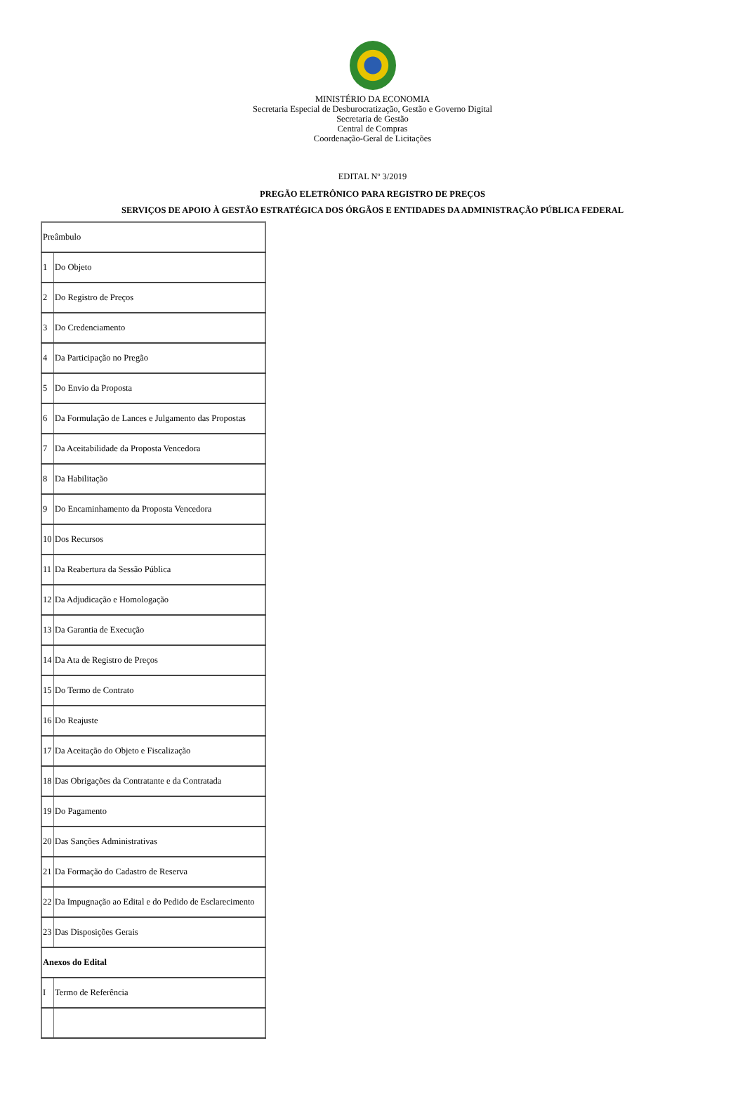MINISTÉRIO DA ECONOMIA
Secretaria Especial de Desburocratização, Gestão e Governo Digital
Secretaria de Gestão
Central de Compras
Coordenação-Geral de Licitações
EDITAL Nº 3/2019
PREGÃO ELETRÔNICO PARA REGISTRO DE PREÇOS
SERVIÇOS DE APOIO À GESTÃO ESTRATÉGICA DOS ÓRGÃOS E ENTIDADES DA ADMINISTRAÇÃO PÚBLICA FEDERAL
| Preâmbulo | |
| 1 | Do Objeto |
| 2 | Do Registro de Preços |
| 3 | Do Credenciamento |
| 4 | Da Participação no Pregão |
| 5 | Do Envio da Proposta |
| 6 | Da Formulação de Lances e Julgamento das Propostas |
| 7 | Da Aceitabilidade da Proposta Vencedora |
| 8 | Da Habilitação |
| 9 | Do Encaminhamento da Proposta Vencedora |
| 10 | Dos Recursos |
| 11 | Da Reabertura da Sessão Pública |
| 12 | Da Adjudicação e Homologação |
| 13 | Da Garantia de Execução |
| 14 | Da Ata de Registro de Preços |
| 15 | Do Termo de Contrato |
| 16 | Do Reajuste |
| 17 | Da Aceitação do Objeto e Fiscalização |
| 18 | Das Obrigações da Contratante e da Contratada |
| 19 | Do Pagamento |
| 20 | Das Sanções Administrativas |
| 21 | Da Formação do Cadastro de Reserva |
| 22 | Da Impugnação ao Edital e do Pedido de Esclarecimento |
| 23 | Das Disposições Gerais |
| Anexos do Edital | |
| I | Termo de Referência |